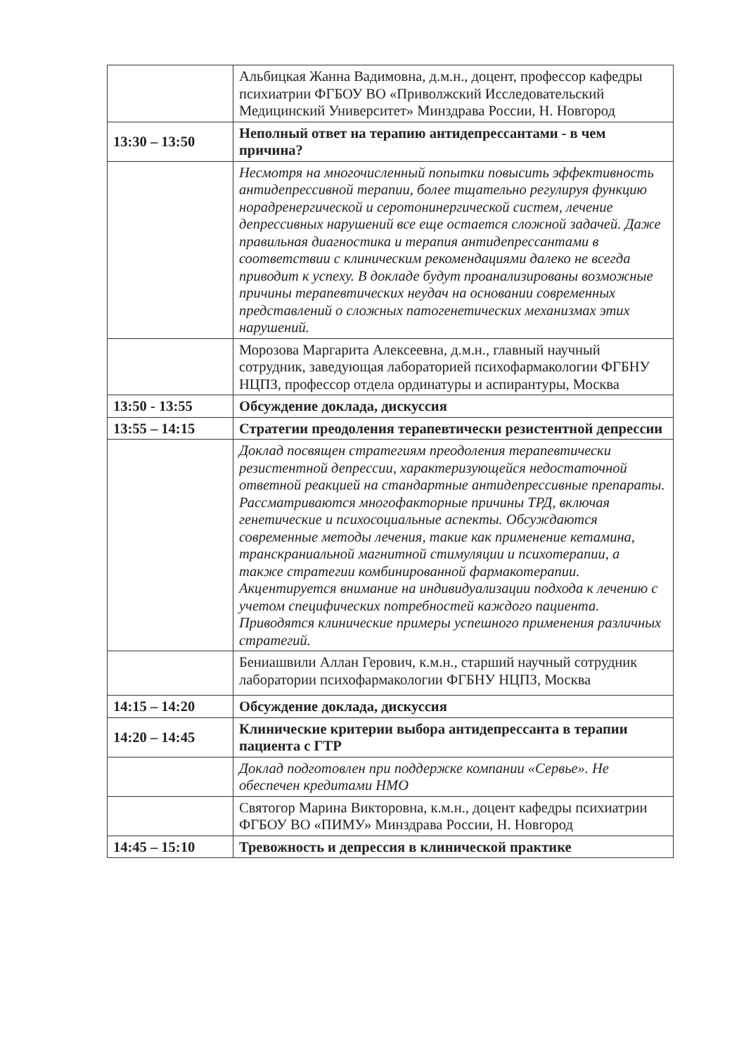| | Альбицкая Жанна Вадимовна, д.м.н., доцент, профессор кафедры психиатрии ФГБОУ ВО «Приволжский Исследовательский Медицинский Университет» Минздрава России, Н. Новгород |
| 13:30 – 13:50 | Неполный ответ на терапию антидепрессантами - в чем причина? |
| | Несмотря на многочисленный попытки повысить эффективность антидепрессивной терапии, более тщательно регулируя функцию норадренергической и серотонинергической систем, лечение депрессивных нарушений все еще остается сложной задачей. Даже правильная диагностика и терапия антидепрессантами в соответствии с клиническим рекомендациями далеко не всегда приводит к успеху. В докладе будут проанализированы возможные причины терапевтических неудач на основании современных представлений о сложных патогенетических механизмах этих нарушений. |
| | Морозова Маргарита Алексеевна, д.м.н., главный научный сотрудник, заведующая лабораторией психофармакологии ФГБНУ НЦПЗ, профессор отдела ординатуры и аспирантуры, Москва |
| 13:50 - 13:55 | Обсуждение доклада, дискуссия |
| 13:55 – 14:15 | Стратегии преодоления терапевтически резистентной депрессии |
| | Доклад посвящен стратегиям преодоления терапевтически резистентной депрессии, характеризующейся недостаточной ответной реакцией на стандартные антидепрессивные препараты. Рассматриваются многофакторные причины ТРД, включая генетические и психосоциальные аспекты. Обсуждаются современные методы лечения, такие как применение кетамина, транскраниальной магнитной стимуляции и психотерапии, а также стратегии комбинированной фармакотерапии. Акцентируется внимание на индивидуализации подхода к лечению с учетом специфических потребностей каждого пациента. Приводятся клинические примеры успешного применения различных стратегий. |
| | Бениашвили Аллан Герович, к.м.н., старший научный сотрудник лаборатории психофармакологии ФГБНУ НЦПЗ, Москва |
| 14:15 – 14:20 | Обсуждение доклада, дискуссия |
| 14:20 – 14:45 | Клинические критерии выбора антидепрессанта в терапии пациента с ГТР |
| | Доклад подготовлен при поддержке компании «Сервье». Не обеспечен кредитами НМО |
| | Святогор Марина Викторовна, к.м.н., доцент кафедры психиатрии ФГБОУ ВО «ПИМУ» Минздрава России, Н. Новгород |
| 14:45 – 15:10 | Тревожность и депрессия в клинической практике |